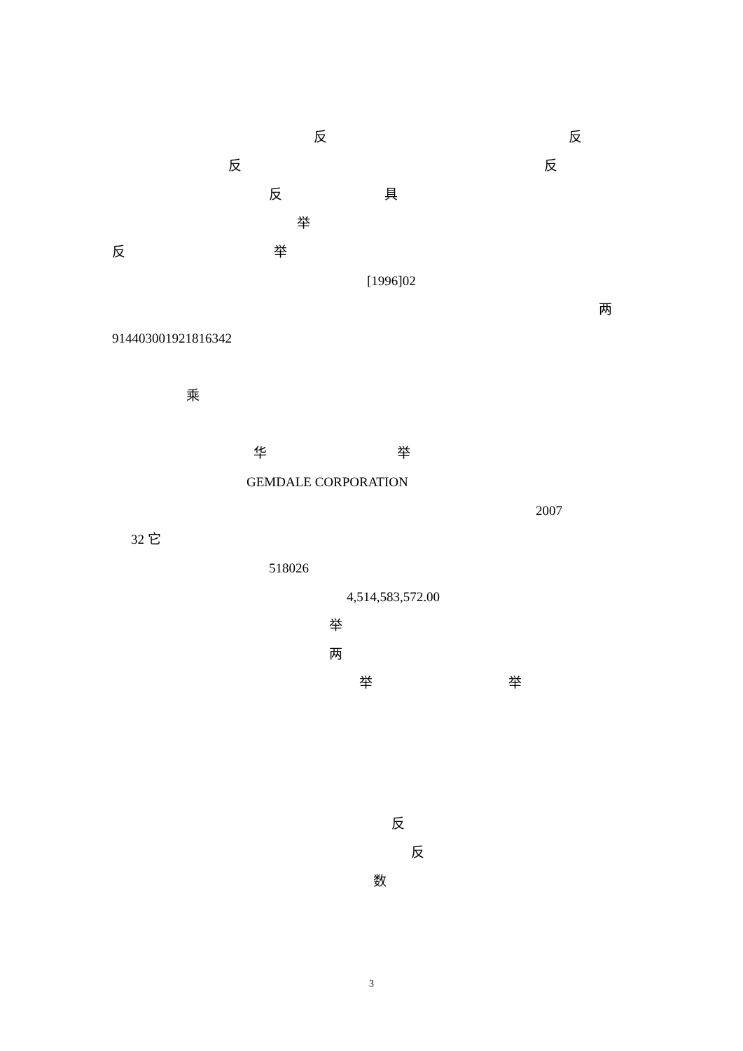反 反
反 反
反 具
举
反 举
[1996]02
两
914403001921816342
乘
华 举
GEMDALE CORPORATION
2007
32 它
518026
4,514,583,572.00
举
两
举 举
反
反
数
3